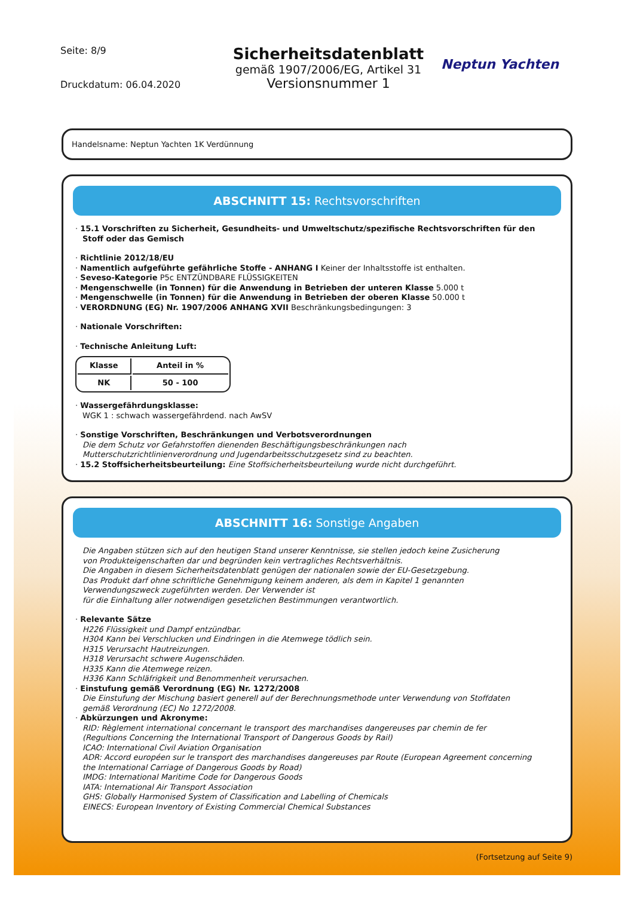Seite: 8/9
Druckdatum: 06.04.2020
Sicherheitsdatenblatt
gemäß 1907/2006/EG, Artikel 31
Versionsnummer 1
Neptun Yachten
Handelsname: Neptun Yachten 1K Verdünnung
ABSCHNITT 15: Rechtsvorschriften
· 15.1 Vorschriften zu Sicherheit, Gesundheits- und Umweltschutz/spezifische Rechtsvorschriften für den
Stoff oder das Gemisch
· Richtlinie 2012/18/EU
· Namentlich aufgeführte gefährliche Stoffe - ANHANG I Keiner der Inhaltsstoffe ist enthalten.
· Seveso-Kategorie P5c ENTZÜNDBARE FLÜSSIGKEITEN
· Mengenschwelle (in Tonnen) für die Anwendung in Betrieben der unteren Klasse 5.000 t
· Mengenschwelle (in Tonnen) für die Anwendung in Betrieben der oberen Klasse 50.000 t
· VERORDNUNG (EG) Nr. 1907/2006 ANHANG XVII Beschränkungsbedingungen: 3
· Nationale Vorschriften:
· Technische Anleitung Luft:
| Klasse | Anteil in % |
| --- | --- |
| NK | 50 - 100 |
· Wassergefährdungsklasse:
WGK 1 : schwach wassergefährdend. nach AwSV
· Sonstige Vorschriften, Beschränkungen und Verbotsverordnungen
Die dem Schutz vor Gefahrstoffen dienenden Beschäftigungsbeschränkungen nach
Mutterschutzrichtlinienverordnung und Jugendarbeitsschutzgesetz sind zu beachten.
· 15.2 Stoffsicherheitsbeurteilung: Eine Stoffsicherheitsbeurteilung wurde nicht durchgeführt.
ABSCHNITT 16: Sonstige Angaben
Die Angaben stützen sich auf den heutigen Stand unserer Kenntnisse, sie stellen jedoch keine Zusicherung
von Produkteigenschaften dar und begründen kein vertragliches Rechtsverhältnis.
Die Angaben in diesem Sicherheitsdatenblatt genügen der nationalen sowie der EU-Gesetzgebung.
Das Produkt darf ohne schriftliche Genehmigung keinem anderen, als dem in Kapitel 1 genannten
Verwendungszweck zugeführten werden. Der Verwender ist
für die Einhaltung aller notwendigen gesetzlichen Bestimmungen verantwortlich.
· Relevante Sätze
H226 Flüssigkeit und Dampf entzündbar.
H304 Kann bei Verschlucken und Eindringen in die Atemwege tödlich sein.
H315 Verursacht Hautreizungen.
H318 Verursacht schwere Augenschäden.
H335 Kann die Atemwege reizen.
H336 Kann Schläfrigkeit und Benommenheit verursachen.
· Einstufung gemäß Verordnung (EG) Nr. 1272/2008
Die Einstufung der Mischung basiert generell auf der Berechnungsmethode unter Verwendung von Stoffdaten
gemäß Verordnung (EC) No 1272/2008.
· Abkürzungen und Akronyme:
RID: Règlement international concernant le transport des marchandises dangereuses par chemin de fer
(Regultions Concerning the International Transport of Dangerous Goods by Rail)
ICAO: International Civil Aviation Organisation
ADR: Accord européen sur le transport des marchandises dangereuses par Route (European Agreement concerning
the International Carriage of Dangerous Goods by Road)
IMDG: International Maritime Code for Dangerous Goods
IATA: International Air Transport Association
GHS: Globally Harmonised System of Classification and Labelling of Chemicals
EINECS: European Inventory of Existing Commercial Chemical Substances
(Fortsetzung auf Seite 9)